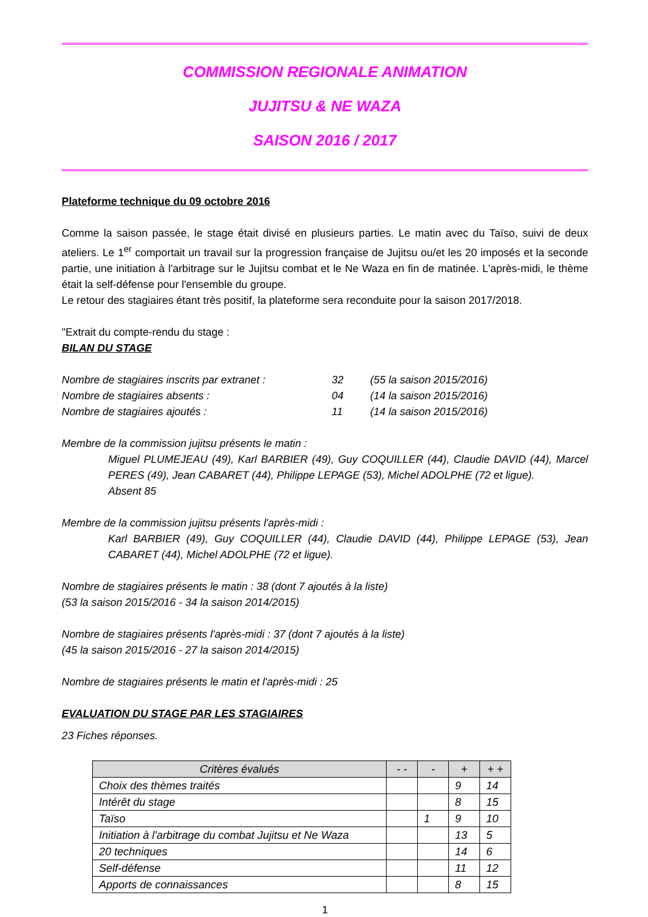COMMISSION REGIONALE ANIMATION
JUJITSU & NE WAZA
SAISON 2016 / 2017
Plateforme technique du 09 octobre 2016
Comme la saison passée, le stage était divisé en plusieurs parties. Le matin avec du Taïso, suivi de deux ateliers. Le 1<sup>er</sup> comportait un travail sur la progression française de Jujitsu ou/et les 20 imposés et la seconde partie, une initiation à l'arbitrage sur le Jujitsu combat et le Ne Waza en fin de matinée. L'après-midi, le thème était la self-défense pour l'ensemble du groupe.
Le retour des stagiaires étant très positif, la plateforme sera reconduite pour la saison 2017/2018.
"Extrait du compte-rendu du stage :
BILAN DU STAGE
Nombre de stagiaires inscrits par extranet : 32 (55 la saison 2015/2016)
Nombre de stagiaires absents : 04 (14 la saison 2015/2016)
Nombre de stagiaires ajoutés : 11 (14 la saison 2015/2016)
Membre de la commission jujitsu présents le matin :
Miguel PLUMEJEAU (49), Karl BARBIER (49), Guy COQUILLER (44), Claudie DAVID (44), Marcel PERES (49), Jean CABARET (44), Philippe LEPAGE (53), Michel ADOLPHE (72 et ligue).
Absent 85
Membre de la commission jujitsu présents l'après-midi :
Karl BARBIER (49), Guy COQUILLER (44), Claudie DAVID (44), Philippe LEPAGE (53), Jean CABARET (44), Michel ADOLPHE (72 et ligue).
Nombre de stagiaires présents le matin : 38 (dont 7 ajoutés à la liste)
(53 la saison 2015/2016 - 34 la saison 2014/2015)
Nombre de stagiaires présents l'après-midi : 37 (dont 7 ajoutés à la liste)
(45 la saison 2015/2016 - 27 la saison 2014/2015)
Nombre de stagiaires présents le matin et l'après-midi : 25
EVALUATION DU STAGE PAR LES STAGIAIRES
23 Fiches réponses.
| Critères évalués | - - | - | + | + + |
| --- | --- | --- | --- | --- |
| Choix des thèmes traités | | | 9 | 14 |
| Intérêt du stage | | | 8 | 15 |
| Taïso | | 1 | 9 | 10 |
| Initiation à l'arbitrage du combat Jujitsu et Ne Waza | | | 13 | 5 |
| 20 techniques | | | 14 | 6 |
| Self-défense | | | 11 | 12 |
| Apports de connaissances | | | 8 | 15 |
1